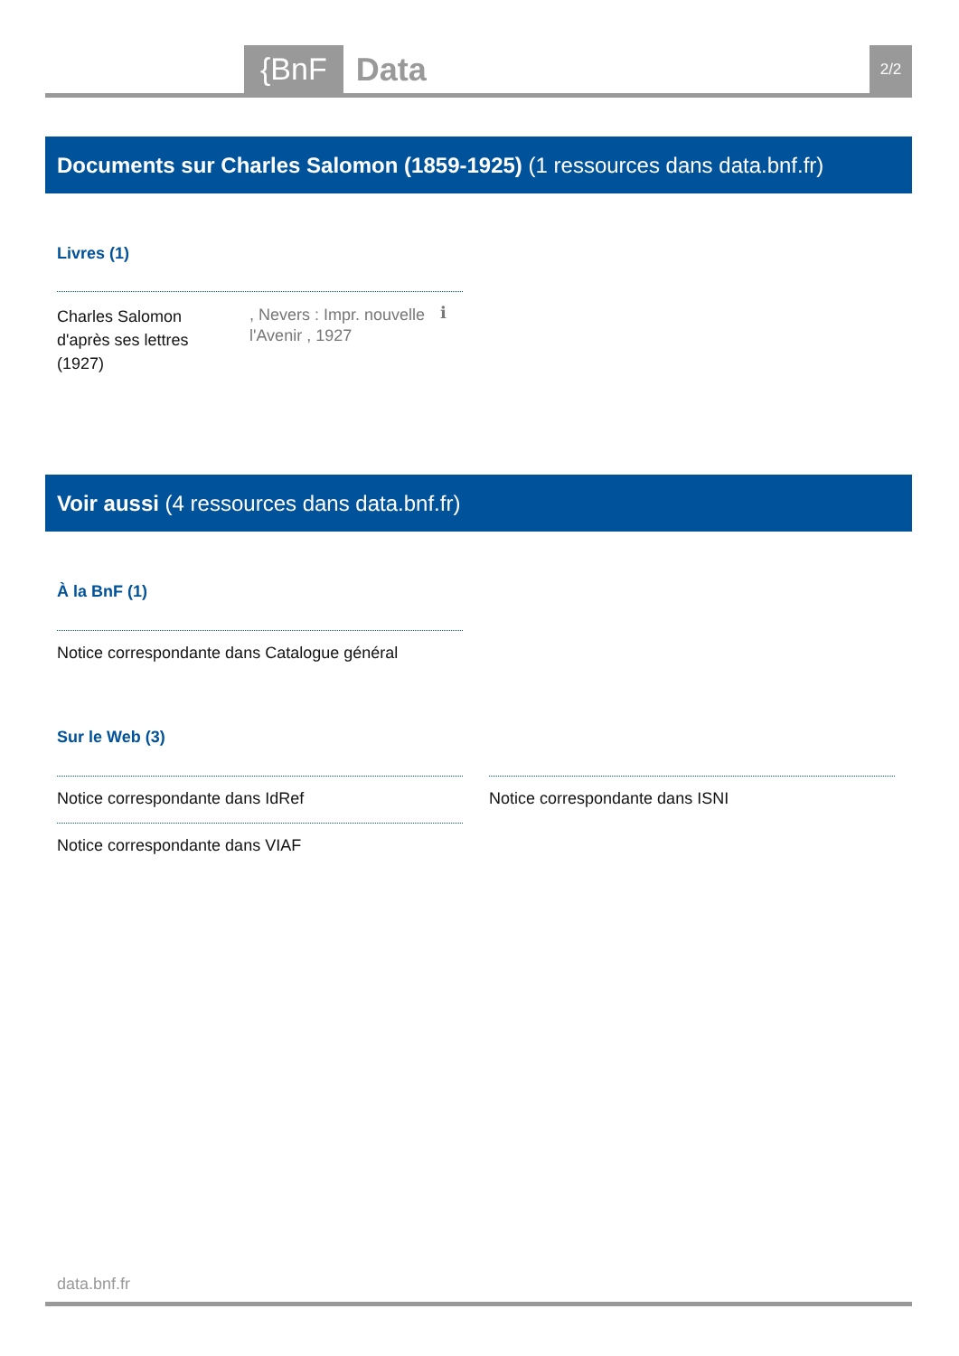{BnF Data 2/2
Documents sur Charles Salomon (1859-1925) (1 ressources dans data.bnf.fr)
Livres (1)
Charles Salomon d'après ses lettres
(1927)
, Nevers : Impr. nouvelle l'Avenir , 1927
ℹ
Voir aussi (4 ressources dans data.bnf.fr)
À la BnF (1)
Notice correspondante dans Catalogue général
Sur le Web (3)
Notice correspondante dans IdRef
Notice correspondante dans ISNI
Notice correspondante dans VIAF
data.bnf.fr